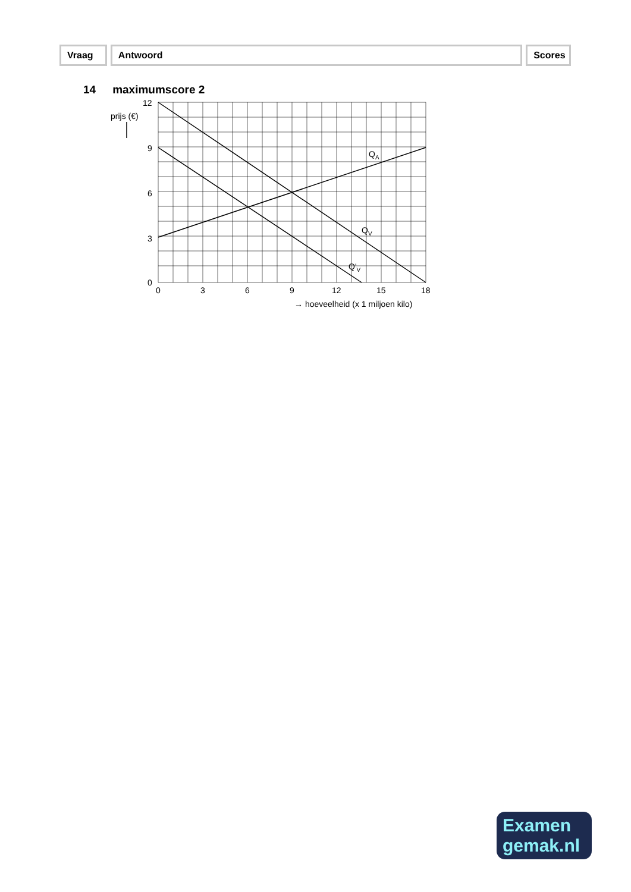Vraag Antwoord Scores
14 maximumscore 2
12
9
6
3
0
0
3
6
9
12
15
18
prijs (€)
→ hoeveelheid (x 1 miljoen kilo)
QA
QV
Q'V
Examen
gemak.nl